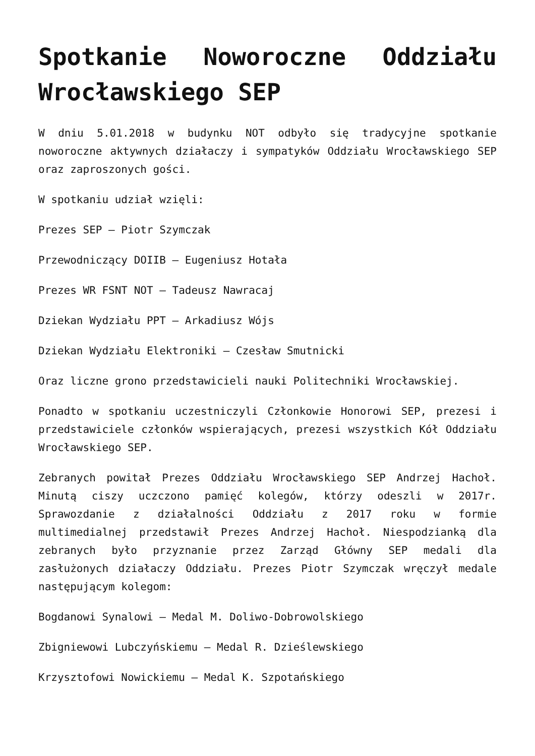Spotkanie Noworoczne Oddziału Wrocławskiego SEP
W dniu 5.01.2018 w budynku NOT odbyło się tradycyjne spotkanie noworoczne aktywnych działaczy i sympatyków Oddziału Wrocławskiego SEP oraz zaproszonych gości.
W spotkaniu udział wzięli:
Prezes SEP – Piotr Szymczak
Przewodniczący DOIIB – Eugeniusz Hotała
Prezes WR FSNT NOT – Tadeusz Nawracaj
Dziekan Wydziału PPT – Arkadiusz Wójs
Dziekan Wydziału Elektroniki – Czesław Smutnicki
Oraz liczne grono przedstawicieli nauki Politechniki Wrocławskiej.
Ponadto w spotkaniu uczestniczyli Członkowie Honorowi SEP, prezesi i przedstawiciele członków wspierających, prezesi wszystkich Kół Oddziału Wrocławskiego SEP.
Zebranych powitał Prezes Oddziału Wrocławskiego SEP Andrzej Hachoł. Minutą ciszy uczczono pamięć kolegów, którzy odeszli w 2017r. Sprawozdanie z działalności Oddziału z 2017 roku w formie multimedialnej przedstawił Prezes Andrzej Hachoł. Niespodzianką dla zebranych było przyznanie przez Zarząd Główny SEP medali dla zasłużonych działaczy Oddziału. Prezes Piotr Szymczak wręczył medale następującym kolegom:
Bogdanowi Synalowi – Medal M. Doliwo-Dobrowolskiego
Zbigniewowi Lubczyńskiemu – Medal R. Dzieślewskiego
Krzysztofowi Nowickiemu – Medal K. Szpotańskiego